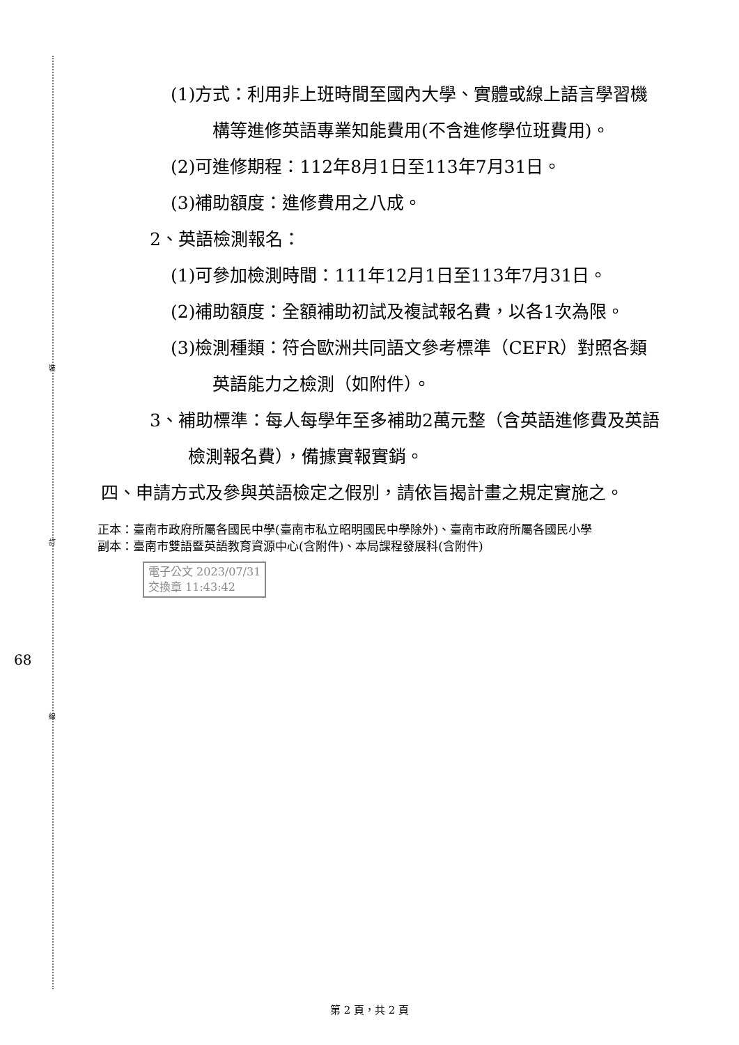裝
訂
線
68
(1)方式：利用非上班時間至國內大學、實體或線上語言學習機構等進修英語專業知能費用(不含進修學位班費用)。
(2)可進修期程：112年8月1日至113年7月31日。
(3)補助額度：進修費用之八成。
2、英語檢測報名：
(1)可參加檢測時間：111年12月1日至113年7月31日。
(2)補助額度：全額補助初試及複試報名費，以各1次為限。
(3)檢測種類：符合歐洲共同語文參考標準（CEFR）對照各類英語能力之檢測（如附件）。
3、補助標準：每人每學年至多補助2萬元整（含英語進修費及英語檢測報名費），備據實報實銷。
四、申請方式及參與英語檢定之假別，請依旨揭計畫之規定實施之。
正本：臺南市政府所屬各國民中學(臺南市私立昭明國民中學除外)、臺南市政府所屬各國民小學
副本：臺南市雙語暨英語教育資源中心(含附件)、本局課程發展科(含附件)
電子公文 2023/07/31
交換章 11:43:42
第 2 頁，共 2 頁